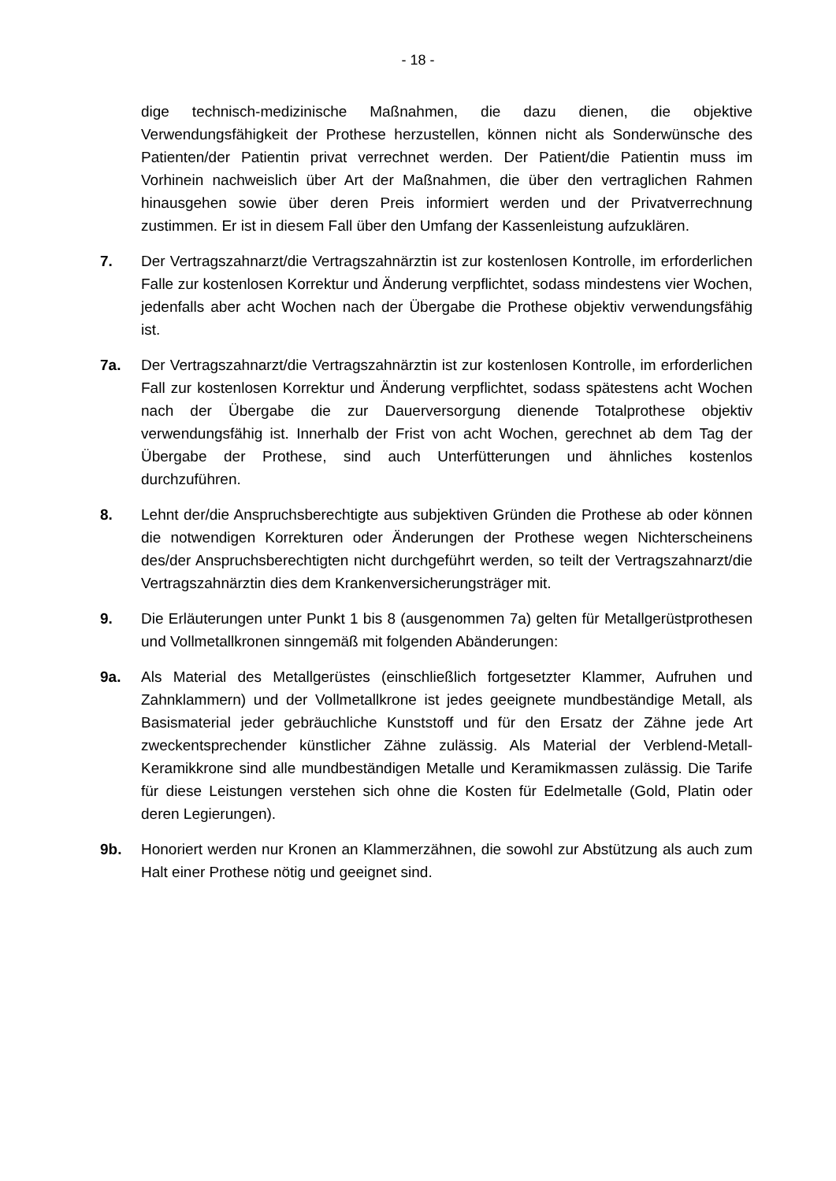- 18 -
dige technisch-medizinische Maßnahmen, die dazu dienen, die objektive Verwendungsfähigkeit der Prothese herzustellen, können nicht als Sonderwünsche des Patienten/der Patientin privat verrechnet werden. Der Patient/die Patientin muss im Vorhinein nachweislich über Art der Maßnahmen, die über den vertraglichen Rahmen hinausgehen sowie über deren Preis informiert werden und der Privatverrechnung zustimmen. Er ist in diesem Fall über den Umfang der Kassenleistung aufzuklären.
7. Der Vertragszahnarzt/die Vertragszahnärztin ist zur kostenlosen Kontrolle, im erforderlichen Falle zur kostenlosen Korrektur und Änderung verpflichtet, sodass mindestens vier Wochen, jedenfalls aber acht Wochen nach der Übergabe die Prothese objektiv verwendungsfähig ist.
7a. Der Vertragszahnarzt/die Vertragszahnärztin ist zur kostenlosen Kontrolle, im erforderlichen Fall zur kostenlosen Korrektur und Änderung verpflichtet, sodass spätestens acht Wochen nach der Übergabe die zur Dauerversorgung dienende Totalprothese objektiv verwendungsfähig ist. Innerhalb der Frist von acht Wochen, gerechnet ab dem Tag der Übergabe der Prothese, sind auch Unterfütterungen und ähnliches kostenlos durchzuführen.
8. Lehnt der/die Anspruchsberechtigte aus subjektiven Gründen die Prothese ab oder können die notwendigen Korrekturen oder Änderungen der Prothese wegen Nichterscheinens des/der Anspruchsberechtigten nicht durchgeführt werden, so teilt der Vertragszahnarzt/die Vertragszahnärztin dies dem Krankenversicherungsträger mit.
9. Die Erläuterungen unter Punkt 1 bis 8 (ausgenommen 7a) gelten für Metallgerüstprothesen und Vollmetallkronen sinngemäß mit folgenden Abänderungen:
9a. Als Material des Metallgerüstes (einschließlich fortgesetzter Klammer, Aufruhen und Zahnklammern) und der Vollmetallkrone ist jedes geeignete mundbeständige Metall, als Basismaterial jeder gebräuchliche Kunststoff und für den Ersatz der Zähne jede Art zweckentsprechender künstlicher Zähne zulässig. Als Material der Verblend-Metall-Keramikkrone sind alle mundbeständigen Metalle und Keramikmassen zulässig. Die Tarife für diese Leistungen verstehen sich ohne die Kosten für Edelmetalle (Gold, Platin oder deren Legierungen).
9b. Honoriert werden nur Kronen an Klammerzähnen, die sowohl zur Abstützung als auch zum Halt einer Prothese nötig und geeignet sind.